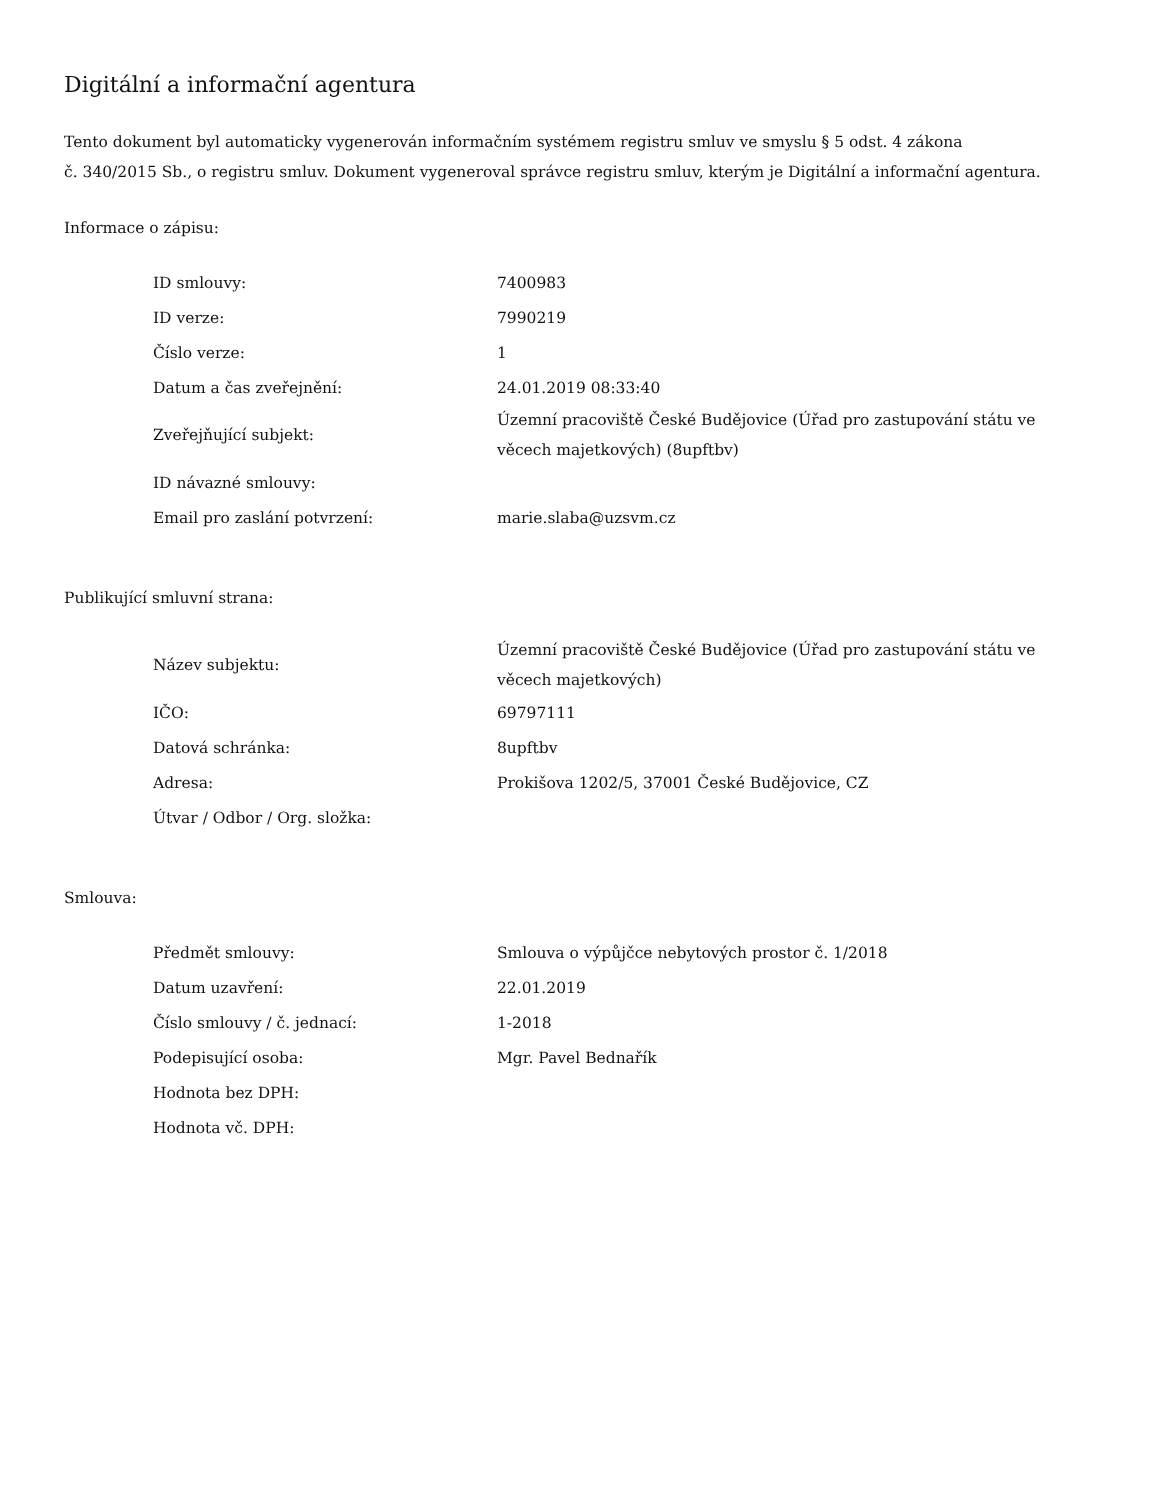Digitální a informační agentura
Tento dokument byl automaticky vygenerován informačním systémem registru smluv ve smyslu § 5 odst. 4 zákona
č. 340/2015 Sb., o registru smluv. Dokument vygeneroval správce registru smluv, kterým je Digitální a informační agentura.
Informace o zápisu:
| ID smlouvy: | 7400983 |
| ID verze: | 7990219 |
| Číslo verze: | 1 |
| Datum a čas zveřejnění: | 24.01.2019 08:33:40 |
| Zveřejňující subjekt: | Územní pracoviště České Budějovice (Úřad pro zastupování státu ve věcech majetkových) (8upftbv) |
| ID návazné smlouvy: | |
| Email pro zaslání potvrzení: | marie.slaba@uzsvm.cz |
Publikující smluvní strana:
| Název subjektu: | Územní pracoviště České Budějovice (Úřad pro zastupování státu ve věcech majetkových) |
| IČO: | 69797111 |
| Datová schránka: | 8upftbv |
| Adresa: | Prokišova 1202/5, 37001 České Budějovice, CZ |
| Útvar / Odbor / Org. složka: | |
Smlouva:
| Předmět smlouvy: | Smlouva o výpůjčce nebytových prostor č. 1/2018 |
| Datum uzavření: | 22.01.2019 |
| Číslo smlouvy / č. jednací: | 1-2018 |
| Podepisující osoba: | Mgr. Pavel Bednařík |
| Hodnota bez DPH: | |
| Hodnota vč. DPH: | |